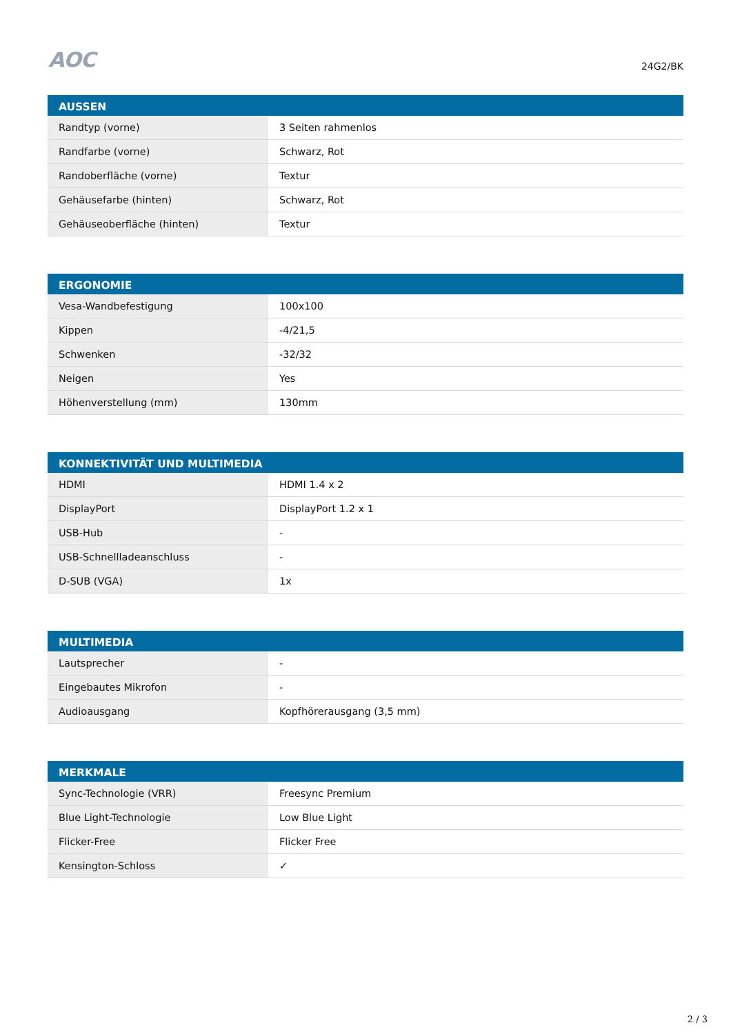AOC
24G2/BK
| AUSSEN | |
| --- | --- |
| Randtyp (vorne) | 3 Seiten rahmenlos |
| Randfarbe (vorne) | Schwarz, Rot |
| Randoberfläche (vorne) | Textur |
| Gehäusefarbe (hinten) | Schwarz, Rot |
| Gehäuseoberfläche (hinten) | Textur |
| ERGONOMIE | |
| --- | --- |
| Vesa-Wandbefestigung | 100x100 |
| Kippen | -4/21,5 |
| Schwenken | -32/32 |
| Neigen | Yes |
| Höhenverstellung (mm) | 130mm |
| KONNEKTIVITÄT UND MULTIMEDIA | |
| --- | --- |
| HDMI | HDMI 1.4 x 2 |
| DisplayPort | DisplayPort 1.2 x 1 |
| USB-Hub | - |
| USB-Schnellladeanschluss | - |
| D-SUB (VGA) | 1x |
| MULTIMEDIA | |
| --- | --- |
| Lautsprecher | - |
| Eingebautes Mikrofon | - |
| Audioausgang | Kopfhörerausgang (3,5 mm) |
| MERKMALE | |
| --- | --- |
| Sync-Technologie (VRR) | Freesync Premium |
| Blue Light-Technologie | Low Blue Light |
| Flicker-Free | Flicker Free |
| Kensington-Schloss | ✓ |
2 / 3